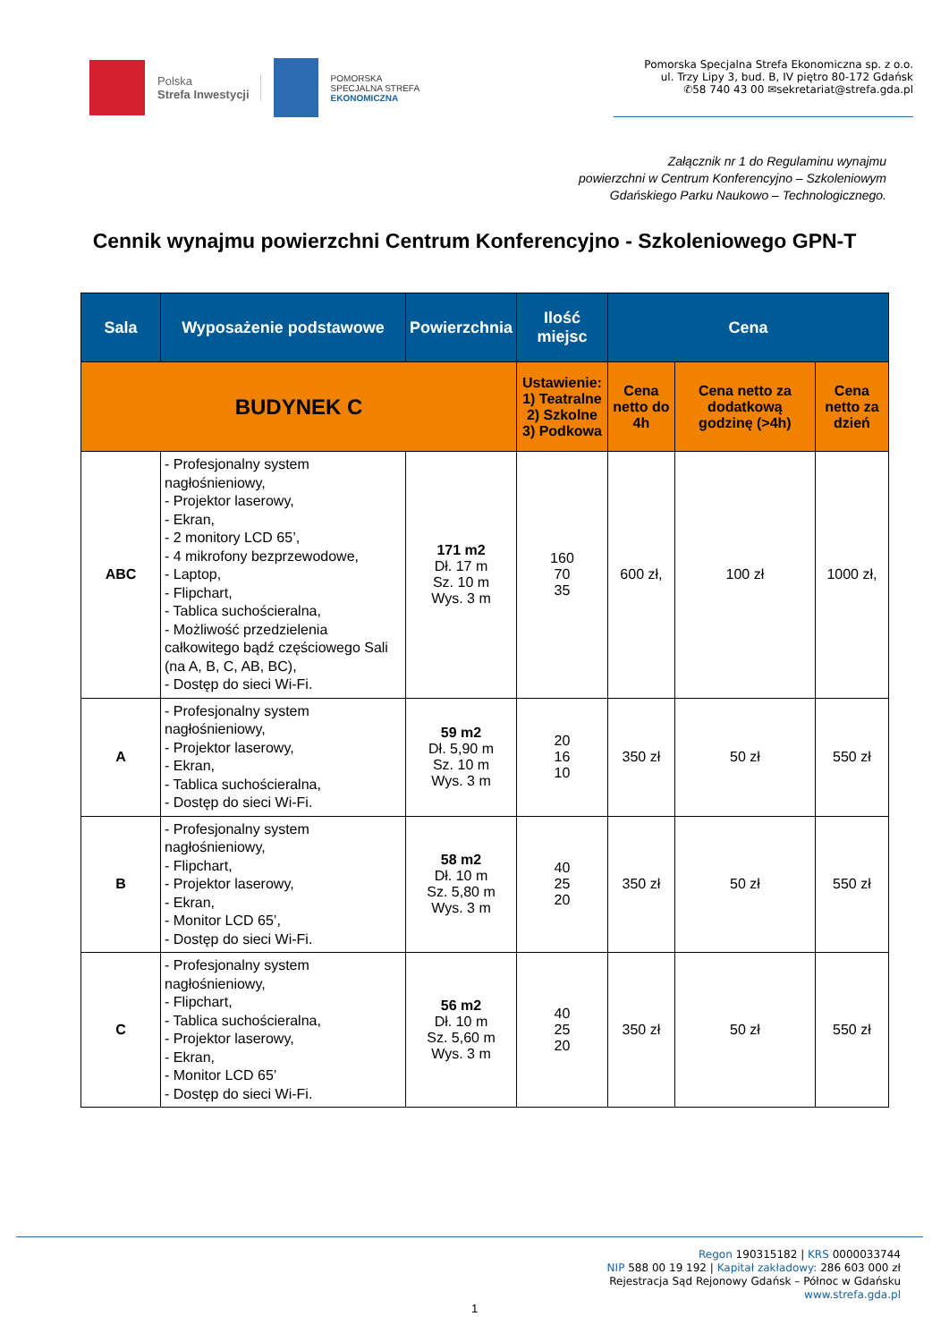Polska
Strefa Inwestycji
POMORSKA
SPECJALNA STREFA
EKONOMICZNA
Pomorska Specjalna Strefa Ekonomiczna sp. z o.o.
ul. Trzy Lipy 3, bud. B, IV piętro 80-172 Gdańsk
✆58 740 43 00 ✉sekretariat@strefa.gda.pl
Załącznik nr 1 do Regulaminu wynajmu
powierzchni w Centrum Konferencyjno – Szkoleniowym
Gdańskiego Parku Naukowo – Technologicznego.
Cennik wynajmu powierzchni Centrum Konferencyjno - Szkoleniowego GPN-T
| Sala | Wyposażenie podstawowe | Powierzchnia | Ilość miejsc | Cena | | |
| --- | --- | --- | --- | --- | --- | --- |
| BUDYNEK C | | | Ustawienie: 1) Teatralne 2) Szkolne 3) Podkowa | Cena netto do 4h | Cena netto za dodatkową godzinę (>4h) | Cena netto za dzień |
| ABC | - Profesjonalny system nagłośnieniowy, - Projektor laserowy, - Ekran, - 2 monitory LCD 65’, - 4 mikrofony bezprzewodowe, - Laptop, - Flipchart, - Tablica suchościeralna, - Możliwość przedzielenia całkowitego bądź częściowego Sali (na A, B, C, AB, BC), - Dostęp do sieci Wi-Fi. | 171 m2 Dł. 17 m Sz. 10 m Wys. 3 m | 160 70 35 | 600 zł, | 100 zł | 1000 zł, |
| A | - Profesjonalny system nagłośnieniowy, - Projektor laserowy, - Ekran, - Tablica suchościeralna, - Dostęp do sieci Wi-Fi. | 59 m2 Dł. 5,90 m Sz. 10 m Wys. 3 m | 20 16 10 | 350 zł | 50 zł | 550 zł |
| B | - Profesjonalny system nagłośnieniowy, - Flipchart, - Projektor laserowy, - Ekran, - Monitor LCD 65’, - Dostęp do sieci Wi-Fi. | 58 m2 Dł. 10 m Sz. 5,80 m Wys. 3 m | 40 25 20 | 350 zł | 50 zł | 550 zł |
| C | - Profesjonalny system nagłośnieniowy, - Flipchart, - Tablica suchościeralna, - Projektor laserowy, - Ekran, - Monitor LCD 65’ - Dostęp do sieci Wi-Fi. | 56 m2 Dł. 10 m Sz. 5,60 m Wys. 3 m | 40 25 20 | 350 zł | 50 zł | 550 zł |
Regon 190315182 | KRS 0000033744
NIP 588 00 19 192 | Kapitał zakładowy: 286 603 000 zł
Rejestracja Sąd Rejonowy Gdańsk – Północ w Gdańsku
www.strefa.gda.pl
1